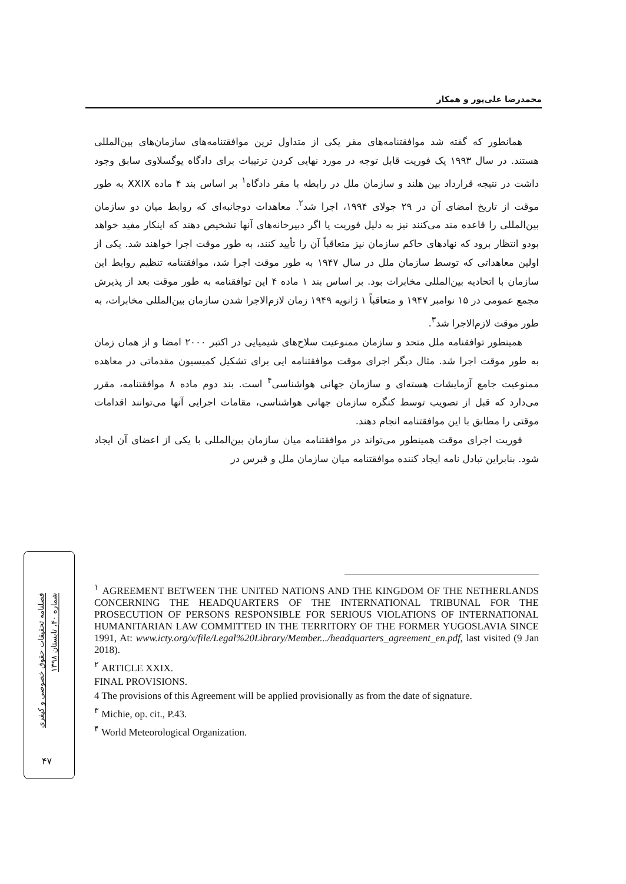محمدرضا علی‌پور و همکار
همانطور که گفته شد موافقتنامه‌های مقر یکی از متداول ترین موافقتنامه‌های سازمان‌های بین‌المللی هستند. در سال ۱۹۹۳ یک فوریت قابل توجه در مورد نهایی کردن ترتیبات برای دادگاه یوگسلاوی سابق وجود داشت در نتیجه قرارداد بین هلند و سازمان ملل در رابطه با مقر دادگاه<sup>۱</sup> بر اساس بند ۴ ماده XXIX به طور موقت از تاریخ امضای آن در ۲۹ جولای ۱۹۹۴، اجرا شد<sup>۲</sup>. معاهدات دوجانبه‌ای که روابط میان دو سازمان بین‌المللی را قاعده مند می‌کنند نیز به دلیل فوریت یا اگر دبیرخانه‌های آنها تشخیص دهند که اینکار مفید خواهد بودو انتظار برود که نهادهای حاکم سازمان نیز متعاقباً آن را تأیید کنند، به طور موقت اجرا خواهند شد. یکی از اولین معاهداتی که توسط سازمان ملل در سال ۱۹۴۷ به طور موقت اجرا شد، موافقتنامه تنظیم روابط این سازمان با اتحادیه بین‌المللی مخابرات بود. بر اساس بند ۱ ماده ۴ این توافقنامه به طور موقت بعد از پذیرش مجمع عمومی در ۱۵ نوامبر ۱۹۴۷ و متعاقباً ۱ ژانویه ۱۹۴۹ زمان لازم‌الاجرا شدن سازمان بین‌المللی مخابرات، به طور موقت لازم‌الاجرا شد<sup>۳</sup>.
همینطور توافقنامه ملل متحد و سازمان ممنوعیت سلاح‌های شیمیایی در اکتبر ۲۰۰۰ امضا و از همان زمان به طور موقت اجرا شد. مثال دیگر اجرای موقت موافقتنامه ایی برای تشکیل کمیسیون مقدماتی در معاهده ممنوعیت جامع آزمایشات هسته‌ای و سازمان جهانی هواشناسی<sup>۴</sup> است. بند دوم ماده ۸ موافقتنامه، مقرر می‌دارد که قبل از تصویب توسط کنگره سازمان جهانی هواشناسی، مقامات اجرایی آنها می‌توانند اقدامات موقتی را مطابق با این موافقتنامه انجام دهند.
فوریت اجرای موقت همینطور می‌تواند در موافقتنامه میان سازمان بین‌المللی با یکی از اعضای آن ایجاد شود. بنابراین تبادل نامه ایجاد کننده موافقتنامه میان سازمان ملل و قبرس در
<sup>۱</sup> AGREEMENT BETWEEN THE UNITED NATIONS AND THE KINGDOM OF THE NETHERLANDS CONCERNING THE HEADQUARTERS OF THE INTERNATIONAL TRIBUNAL FOR THE PROSECUTION OF PERSONS RESPONSIBLE FOR SERIOUS VIOLATIONS OF INTERNATIONAL HUMANITARIAN LAW COMMITTED IN THE TERRITORY OF THE FORMER YUGOSLAVIA SINCE 1991, At: www.icty.org/x/file/Legal%20Library/Member.../headquarters_agreement_en.pdf, last visited (9 Jan 2018).
<sup>۲</sup> ARTICLE XXIX.
FINAL PROVISIONS.
4 The provisions of this Agreement will be applied provisionally as from the date of signature.
<sup>۳</sup> Michie, op. cit., P.43.
<sup>۴</sup> World Meteorological Organization.
فصلنامه تحقیقات حقوق خصوصی و کیفری
شماره ۴۰، تابستان ۱۳۹۸
۴۷